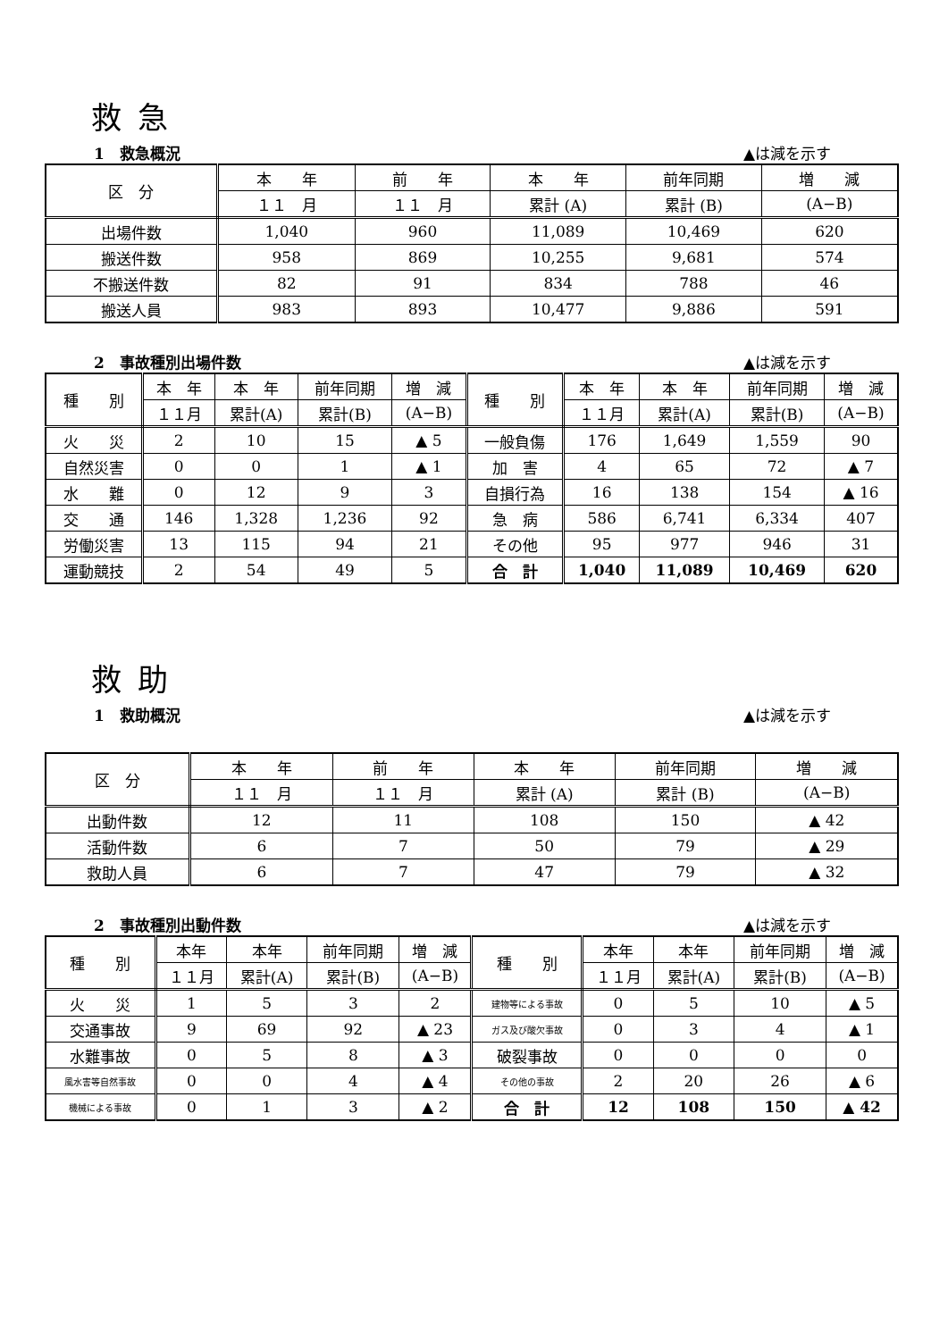救急
1　救急概況 ▲は減を示す
| 区 分 | 本 年 | 前 年 | 本 年 | 前年同期 | 増 減 |
| --- | --- | --- | --- | --- | --- |
| | １１ 月 | １１ 月 | 累計 (A) | 累計 (B) | (A−B) |
| 出場件数 | 1,040 | 960 | 11,089 | 10,469 | 620 |
| 搬送件数 | 958 | 869 | 10,255 | 9,681 | 574 |
| 不搬送件数 | 82 | 91 | 834 | 788 | 46 |
| 搬送人員 | 983 | 893 | 10,477 | 9,886 | 591 |
2　事故種別出場件数 ▲は減を示す
| 種 別 | 本 年 | 本 年 | 前年同期 | 増 減 | 種 別 | 本 年 | 本 年 | 前年同期 | 増 減 |
| --- | --- | --- | --- | --- | --- | --- | --- | --- | --- |
| | １１月 | 累計(A) | 累計(B) | (A−B) | | １１月 | 累計(A) | 累計(B) | (A−B) |
| 火 災 | 2 | 10 | 15 | ▲ 5 | 一般負傷 | 176 | 1,649 | 1,559 | 90 |
| 自然災害 | 0 | 0 | 1 | ▲ 1 | 加 害 | 4 | 65 | 72 | ▲ 7 |
| 水 難 | 0 | 12 | 9 | 3 | 自損行為 | 16 | 138 | 154 | ▲ 16 |
| 交 通 | 146 | 1,328 | 1,236 | 92 | 急 病 | 586 | 6,741 | 6,334 | 407 |
| 労働災害 | 13 | 115 | 94 | 21 | その他 | 95 | 977 | 946 | 31 |
| 運動競技 | 2 | 54 | 49 | 5 | 合 計 | 1,040 | 11,089 | 10,469 | 620 |
救助
1　救助概況 ▲は減を示す
| 区 分 | 本 年 | 前 年 | 本 年 | 前年同期 | 増 減 |
| --- | --- | --- | --- | --- | --- |
| | １１ 月 | １１ 月 | 累計 (A) | 累計 (B) | (A−B) |
| 出動件数 | 12 | 11 | 108 | 150 | ▲ 42 |
| 活動件数 | 6 | 7 | 50 | 79 | ▲ 29 |
| 救助人員 | 6 | 7 | 47 | 79 | ▲ 32 |
2　事故種別出動件数 ▲は減を示す
| 種 別 | 本年 | 本年 | 前年同期 | 増 減 | 種 別 | 本年 | 本年 | 前年同期 | 増 減 |
| --- | --- | --- | --- | --- | --- | --- | --- | --- | --- |
| | １１月 | 累計(A) | 累計(B) | (A−B) | | １１月 | 累計(A) | 累計(B) | (A−B) |
| 火 災 | 1 | 5 | 3 | 2 | 建物等による事故 | 0 | 5 | 10 | ▲ 5 |
| 交通事故 | 9 | 69 | 92 | ▲ 23 | ガス及び酸欠事故 | 0 | 3 | 4 | ▲ 1 |
| 水難事故 | 0 | 5 | 8 | ▲ 3 | 破裂事故 | 0 | 0 | 0 | 0 |
| 風水害等自然事故 | 0 | 0 | 4 | ▲ 4 | その他の事故 | 2 | 20 | 26 | ▲ 6 |
| 機械による事故 | 0 | 1 | 3 | ▲ 2 | 合 計 | 12 | 108 | 150 | ▲ 42 |